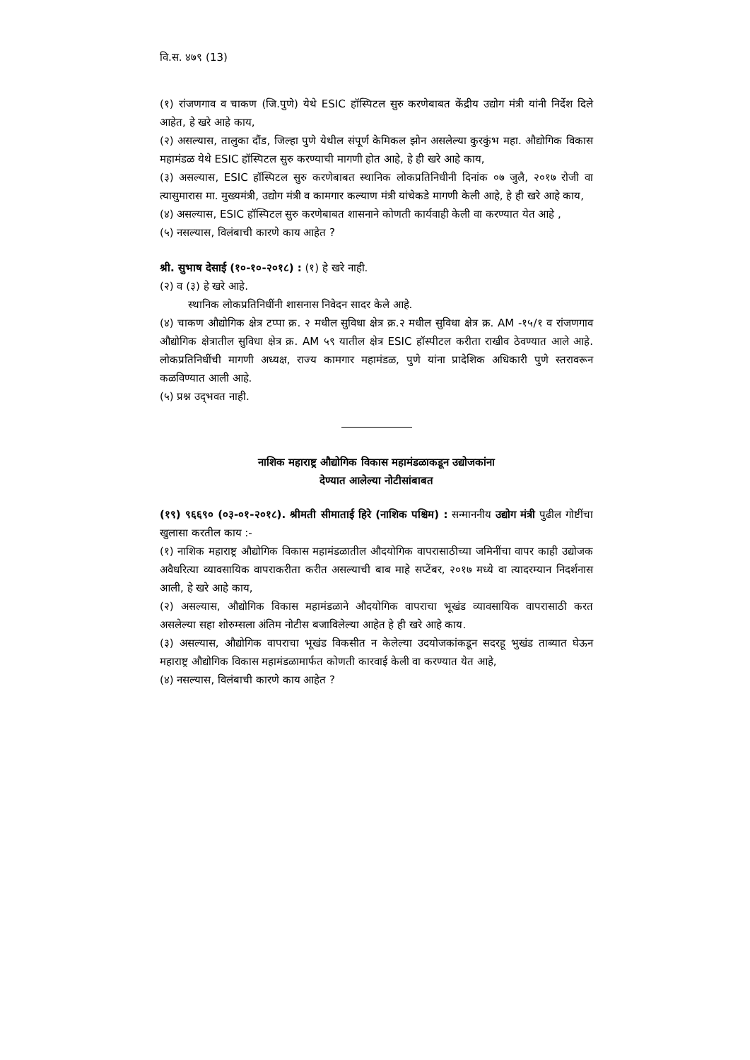वि.स. ४७९ (13)
(१) रांजणगाव व चाकण (जि.पुणे) येथे ESIC हॉस्पिटल सुरु करणेबाबत केंद्रीय उद्योग मंत्री यांनी निर्देश दिले आहेत, हे खरे आहे काय,
(२) असल्यास, तालुका दौंड, जिल्हा पुणे येथील संपूर्ण केमिकल झोन असलेल्या कुरकुंभ महा. औद्योगिक विकास महामंडळ येथे ESIC हॉस्पिटल सुरु करण्याची मागणी होत आहे, हे ही खरे आहे काय,
(३) असल्यास, ESIC हॉस्पिटल सुरु करणेबाबत स्थानिक लोकप्रतिनिधीनी दिनांक ०७ जुलै, २०१७ रोजी वा त्यासुमारास मा. मुख्यमंत्री, उद्योग मंत्री व कामगार कल्याण मंत्री यांचेकडे मागणी केली आहे, हे ही खरे आहे काय,
(४) असल्यास, ESIC हॉस्पिटल सुरु करणेबाबत शासनाने कोणती कार्यवाही केली वा करण्यात येत आहे ,
(५) नसल्यास, विलंबाची कारणे काय आहेत ?
श्री. सुभाष देसाई (१०-१०-२०१८) : (१) हे खरे नाही.
(२) व (३) हे खरे आहे.
स्थानिक लोकप्रतिनिधींनी शासनास निवेदन सादर केले आहे.
(४) चाकण औद्योगिक क्षेत्र टप्पा क्र. २ मधील सुविधा क्षेत्र क्र.२ मधील सुविधा क्षेत्र क्र. AM -१५/१ व रांजणगाव औद्योगिक क्षेत्रातील सुविधा क्षेत्र क्र. AM ५९ यातील क्षेत्र ESIC हॉस्पीटल करीता राखीव ठेवण्यात आले आहे. लोकप्रतिनिधींची मागणी अध्यक्ष, राज्य कामगार महामंडळ, पुणे यांना प्रादेशिक अधिकारी पुणे स्तरावरून कळविण्यात आली आहे.
(५) प्रश्न उद्‌भवत नाही.
नाशिक महाराष्ट्र औद्योगिक विकास महामंडळाकडून उद्योजकांना
देण्यात आलेल्या नोटीसांबाबत
(१९) ९६६९० (०३-०१-२०१८). श्रीमती सीमाताई हिरे (नाशिक पश्चिम) : सन्माननीय उद्योग मंत्री पुढील गोष्टींचा खुलासा करतील काय :-
(१) नाशिक महाराष्ट्र औद्योगिक विकास महामंडळातील औदयोगिक वापरासाठीच्या जमिनींचा वापर काही उद्योजक अवैधरित्या व्यावसायिक वापराकरीता करीत असल्याची बाब माहे सप्टेंबर, २०१७ मध्ये वा त्यादरम्यान निदर्शनास आली, हे खरे आहे काय,
(२) असल्यास, औद्योगिक विकास महामंडळाने औदयोगिक वापराचा भूखंड व्यावसायिक वापरासाठी करत असलेल्या सहा शोरुम्सला अंतिम नोटीस बजाविलेल्या आहेत हे ही खरे आहे काय.
(३) असल्यास, औद्योगिक वापराचा भूखंड विकसीत न केलेल्या उदयोजकांकडून सदरहू भुखंड ताब्यात घेऊन महाराष्ट्र औद्योगिक विकास महामंडळामार्फत कोणती कारवाई केली वा करण्यात येत आहे,
(४) नसल्यास, विलंबाची कारणे काय आहेत ?